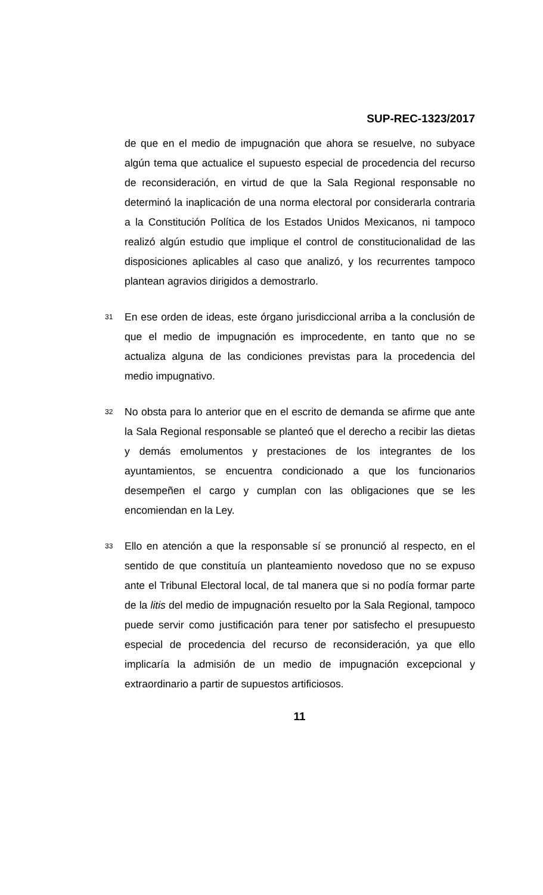SUP-REC-1323/2017
de que en el medio de impugnación que ahora se resuelve, no subyace algún tema que actualice el supuesto especial de procedencia del recurso de reconsideración, en virtud de que la Sala Regional responsable no determinó la inaplicación de una norma electoral por considerarla contraria a la Constitución Política de los Estados Unidos Mexicanos, ni tampoco realizó algún estudio que implique el control de constitucionalidad de las disposiciones aplicables al caso que analizó, y los recurrentes tampoco plantean agravios dirigidos a demostrarlo.
31
En ese orden de ideas, este órgano jurisdiccional arriba a la conclusión de que el medio de impugnación es improcedente, en tanto que no se actualiza alguna de las condiciones previstas para la procedencia del medio impugnativo.
32
No obsta para lo anterior que en el escrito de demanda se afirme que ante la Sala Regional responsable se planteó que el derecho a recibir las dietas y demás emolumentos y prestaciones de los integrantes de los ayuntamientos, se encuentra condicionado a que los funcionarios desempeñen el cargo y cumplan con las obligaciones que se les encomiendan en la Ley.
33
Ello en atención a que la responsable sí se pronunció al respecto, en el sentido de que constituía un planteamiento novedoso que no se expuso ante el Tribunal Electoral local, de tal manera que si no podía formar parte de la litis del medio de impugnación resuelto por la Sala Regional, tampoco puede servir como justificación para tener por satisfecho el presupuesto especial de procedencia del recurso de reconsideración, ya que ello implicaría la admisión de un medio de impugnación excepcional y extraordinario a partir de supuestos artificiosos.
11